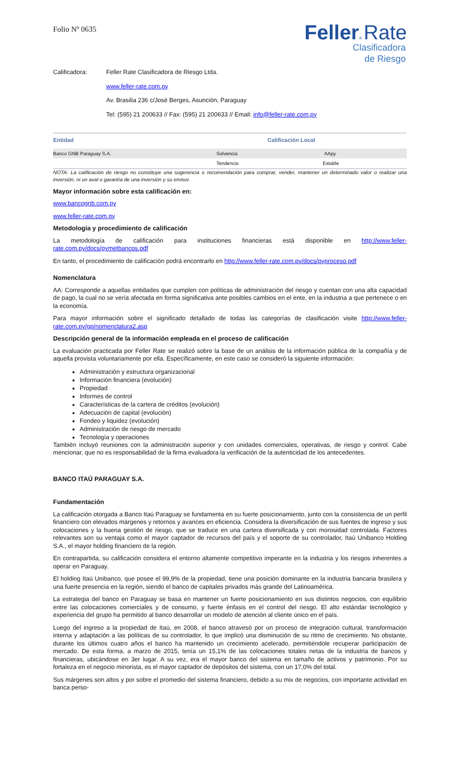Folio Nº 0635
Feller® Rate
Clasificadora
de Riesgo
| Calificadora: | Feller Rate Clasificadora de Riesgo Ltda. |
| | www.feller-rate.com.py |
| | Av. Brasilia 236 c/José Berges, Asunción, Paraguay |
| | Tel: (595) 21 200633 // Fax: (595) 21 200633 // Email: info@feller-rate.com.py |
| Entidad | Calificación Local | |
| --- | --- | --- |
| Banco GNB Paraguay S.A. | | Solvencia AApy |
| | | Tendencia Estable |
NOTA: La calificación de riesgo no constituye una sugerencia o recomendación para comprar, vender, mantener un determinado valor o realizar una inversión, ni un aval o garantía de una inversión y su emisor.
Mayor información sobre esta calificación en:
www.bancognb.com.py
www.feller-rate.com.py
Metodología y procedimiento de calificación
La metodología de calificación para instituciones financieras está disponible en http://www.feller-rate.com.py/docs/pymetbancos.pdf
En tanto, el procedimiento de calificación podrá encontrarlo en http://www.feller-rate.com.py/docs/pyproceso.pdf
Nomenclatura
AA: Corresponde a aquellas entidades que cumplen con políticas de administración del riesgo y cuentan con una alta capacidad de pago, la cual no se vería afectada en forma significativa ante posibles cambios en el ente, en la industria a que pertenece o en la economía.
Para mayor información sobre el significado detallado de todas las categorías de clasificación visite http://www.feller-rate.com.py/gp/nomenclatura2.asp
Descripción general de la información empleada en el proceso de calificación
La evaluación practicada por Feller Rate se realizó sobre la base de un análisis de la información pública de la compañía y de aquella provista voluntariamente por ella. Específicamente, en este caso se consideró la siguiente información:
Administración y estructura organizacional
Información financiera (evolución)
Propiedad
Informes de control
Características de la cartera de créditos (evolución)
Adecuación de capital (evolución)
Fondeo y liquidez (evolución)
Administración de riesgo de mercado
Tecnología y operaciones
También incluyó reuniones con la administración superior y con unidades comerciales, operativas, de riesgo y control. Cabe mencionar, que no es responsabilidad de la firma evaluadora la verificación de la autenticidad de los antecedentes.
BANCO ITAÚ PARAGUAY S.A.
Fundamentación
La calificación otorgada a Banco Itaú Paraguay se fundamenta en su fuerte posicionamiento, junto con la consistencia de un perfil financiero con elevados márgenes y retornos y avances en eficiencia. Considera la diversificación de sus fuentes de ingreso y sus colocaciones y la buena gestión de riesgo, que se traduce en una cartera diversificada y con morosidad controlada. Factores relevantes son su ventaja como el mayor captador de recursos del país y el soporte de su controlador, Itaú Unibanco Holding S.A., el mayor holding financiero de la región.
En contrapartida, su calificación considera el entorno altamente competitivo imperante en la industria y los riesgos inherentes a operar en Paraguay.
El holding Itaú Unibanco, que posee el 99,9% de la propiedad, tiene una posición dominante en la industria bancaria brasilera y una fuerte presencia en la región, siendo el banco de capitales privados más grande del Latinoamérica.
La estrategia del banco en Paraguay se basa en mantener un fuerte posicionamiento en sus distintos negocios, con equilibrio entre las colocaciones comerciales y de consumo, y fuerte énfasis en el control del riesgo. El alto estándar tecnológico y experiencia del grupo ha permitido al banco desarrollar un modelo de atención al cliente único en el país.
Luego del ingreso a la propiedad de Itaú, en 2008, el banco atravesó por un proceso de integración cultural, transformación interna y adaptación a las políticas de su controlador, lo que implicó una disminución de su ritmo de crecimiento. No obstante, durante los últimos cuatro años el banco ha mantenido un crecimiento acelerado, permitiéndole recuperar participación de mercado. De esta forma, a marzo de 2015, tenía un 15,1% de las colocaciones totales netas de la industria de bancos y financieras, ubicándose en 3er lugar. A su vez, era el mayor banco del sistema en tamaño de activos y patrimonio. Por su fortaleza en el negocio minorista, es el mayor captador de depósitos del sistema, con un 17,0% del total.
Sus márgenes son altos y por sobre el promedio del sistema financiero, debido a su mix de negocios, con importante actividad en banca perso-